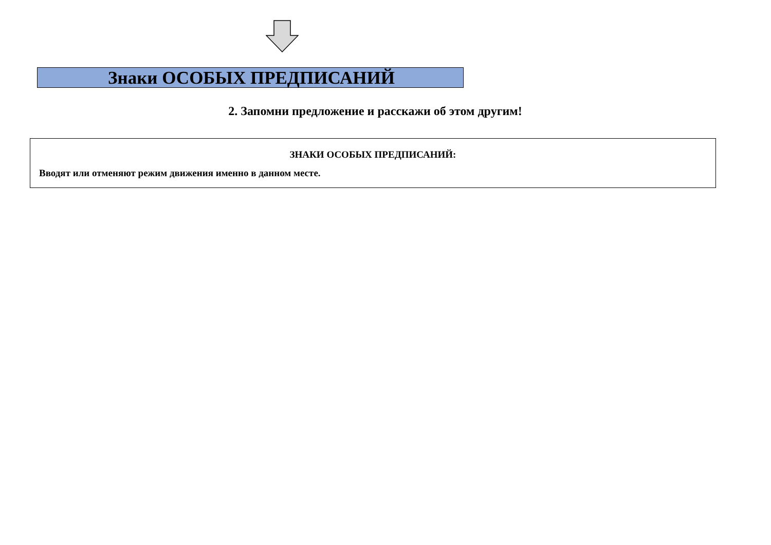Знаки ОСОБЫХ ПРЕДПИСАНИЙ
2. Запомни предложение и расскажи об этом другим!
ЗНАКИ ОСОБЫХ ПРЕДПИСАНИЙ:
Вводят или отменяют режим движения именно в данном месте.